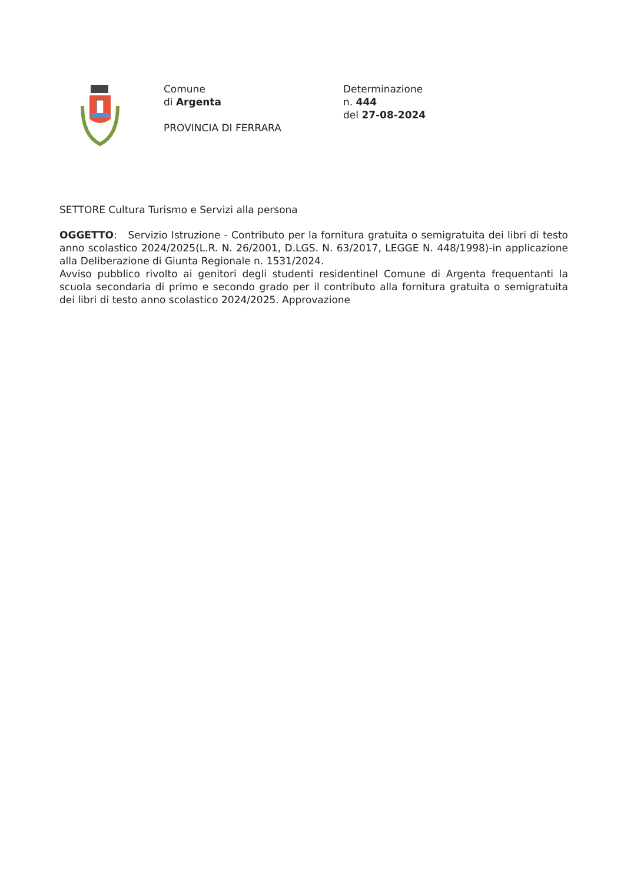Comune
di Argenta
PROVINCIA DI FERRARA
Determinazione
n. 444
del 27-08-2024
SETTORE Cultura Turismo e Servizi alla persona
OGGETTO: Servizio Istruzione - Contributo per la fornitura gratuita o semigratuita dei libri di testo anno scolastico 2024/2025(L.R. N. 26/2001, D.LGS. N. 63/2017, LEGGE N. 448/1998)-in applicazione alla Deliberazione di Giunta Regionale n. 1531/2024.
Avviso pubblico rivolto ai genitori degli studenti residentinel Comune di Argenta frequentanti la scuola secondaria di primo e secondo grado per il contributo alla fornitura gratuita o semigratuita dei libri di testo anno scolastico 2024/2025. Approvazione